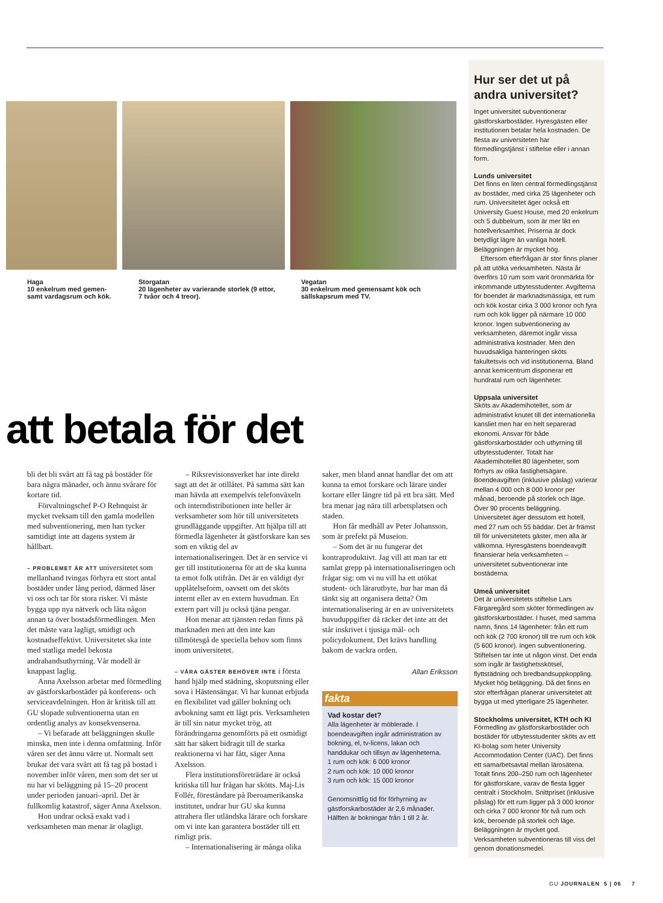Haga
10 enkelrum med gemen-samt vardagsrum och kök.
Storgatan
20 lägenheter av varierande storlek (9 ettor, 7 tvåor och 4 treor).
Vegatan
30 enkelrum med gemensamt kök och sällskapsrum med TV.
att betala för det
bli det bli svårt att få tag på bostäder för bara några månader, och ännu svårare för kortare tid.
Förvaltningschef P-O Rehnquist är mycket tveksam till den gamla modellen med subventionering, men han tycker samtidigt inte att dagens system är hållbart.
– PROBLEMET ÄR ATT universitetet som mellanhand tvingas förhyra ett stort antal bostäder under lång period, därmed låser vi oss och tar för stora risker. Vi måste bygga upp nya nätverk och låta någon annan ta över bostadsförmedlingen. Men det måste vara lagligt, smidigt och kostnadseffektivt. Universitetet ska inte med statliga medel bekosta andrahandsuthyrning. Vår modell är knappast laglig.
Anna Axelsson arbetar med förmedling av gästforskarbostäder på konferens- och serviceavdelningen. Hon är kritisk till att GU slopade subventionerna utan en ordentlig analys av konsekvenserna.
– Vi befarade att beläggningen skulle minska, men inte i denna omfattning. Inför våren ser det ännu värre ut. Normalt sett brukar det vara svårt att få tag på bostad i november inför våren, men som det ser ut nu har vi beläggning på 15–20 procent under perioden januari–april. Det är fullkomlig katastrof, säger Anna Axelsson.
Hon undrar också exakt vad i verksamheten man menar är olagligt.
– Riksrevisionsverket har inte direkt sagt att det är otillåtet. På samma sätt kan man hävda att exempelvis telefonväxeln och interndistributionen inte heller är verksamheter som hör till universitetets grundläggande uppgifter. Att hjälpa till att förmedla lägenheter åt gästforskare kan ses som en viktig del av internationaliseringen. Det är en service vi ger till institutionerna för att de ska kunna ta emot folk utifrån. Det är en väldigt dyr upplåtelseform, oavsett om det sköts internt eller av en extern huvudman. En extern part vill ju också tjäna pengar.
Hon menar att tjänsten redan finns på marknaden men att den inte kan tillmötesgå de speciella behov som finns inom universitetet.
– VÅRA GÄSTER BEHÖVER INTE i första hand hjälp med städning, skoputsning eller sova i Hästensängar. Vi har kunnat erbjuda en flexibilitet vad gäller bokning och avbokning samt ett lågt pris. Verksamheten är till sin natur mycket trög, att förändringarna genomförts på ett osmidigt sätt har säkert bidragit till de starka reaktionerna vi har fått, säger Anna Axelsson.
Flera institutionsföreträdare är också kritiska till hur frågan har skötts. Maj-Lis Follér, föreståndare på Iberoamerikanska institutet, undrar hur GU ska kunna attrahera fler utländska lärare och forskare om vi inte kan garantera bostäder till ett rimligt pris.
– Internationalisering är många olika
saker, men bland annat handlar det om att kunna ta emot forskare och lärare under kortare eller längre tid på ett bra sätt. Med bra menar jag nära till arbetsplatsen och staden.
Hon får medhåll av Peter Johansson, som är prefekt på Museion.
– Som det är nu fungerar det kontraproduktivt. Jag vill att man tar ett samlat grepp på internationaliseringen och frågar sig: om vi nu vill ha ett utökat student- och lärarutbyte, hur har man då tänkt sig att organisera detta? Om internationalisering är en av universitetets huvuduppgifter då räcker det inte att det står inskrivet i tjusiga mål- och policydokument. Det krävs handling bakom de vackra orden.
Allan Eriksson
fakta
Vad kostar det?
Alla lägenheter är möblerade. I boendeavgiften ingår administration av bokning, el, tv-licens, lakan och handdukar och tillsyn av lägenheterna.
1 rum och kök: 6 000 kronor
2 rum och kök: 10 000 kronor
3 rum och kök: 15 000 kronor
Genomsnittlig tid för förhyrning av gästforskarbostäder är 2,6 månader. Hälften är bokningar från 1 till 2 år.
Hur ser det ut på andra universitet?
Inget universitet subventionerar gästforskarbostäder. Hyresgästen eller institutionen betalar hela kostnaden. De flesta av universiteten har förmedlingstjänst i stiftelse eller i annan form.
Lunds universitet
Det finns en liten central förmedlingstjänst av bostäder, med cirka 25 lägenheter och rum. Universitetet äger också ett University Guest House, med 20 enkelrum och 5 dubbelrum, som är mer likt en hotellverksamhet. Priserna är dock betydligt lägre än vanliga hotell. Beläggningen är mycket hög.
 Eftersom efterfrågan är stor finns planer på att utöka verksamheten. Nästa år överförs 10 rum som varit öronmärkta för inkommande utbytesstudenter. Avgifterna för boendet är marknadsmässiga, ett rum och kök kostar cirka 3 000 kronor och fyra rum och kök ligger på närmare 10 000 kronor. Ingen subventionering av verksamheten, däremot ingår vissa administrativa kostnader. Men den huvudsakliga hanteringen sköts fakultetsvis och vid institutionerna. Bland annat kemicentrum disponerar ett hundratal rum och lägenheter.
Uppsala universitet
Sköts av Akademihotellet, som är administrativt knutet till det internationella kansliet men har en helt separerad ekonomi. Ansvar för både gästforskarbostäder och uthyrning till utbytesstudenter. Totalt har Akademihotellet 80 lägenheter, som förhyrs av olika fastighetsägare. Boendeavgiften (inklusive påslag) varierar mellan 4 000 och 8 000 kronor per månad, beroende på storlek och läge. Över 90 procents beläggning. Universitetet äger dessutom ett hotell, med 27 rum och 55 bäddar. Det är främst till för universitetets gäster, men alla är välkomna. Hyresgästens boendeavgift finansierar hela verksamheten – universitetet subventionerar inte bostäderna.
Umeå universitet
Det är universitetets stiftelse Lars Färgaregård som sköter förmedlingen av gästforskarbostäder. I huset, med samma namn, finns 14 lägenheter: från ett rum och kök (2 700 kronor) till tre rum och kök (5 600 kronor). Ingen subventionering. Stiftelsen tar inte ut någon vinst. Det enda som ingår är fastighetsskötsel, flyttstädning och bredbandsuppkoppling. Mycket hög beläggning. Då det finns en stor efterfrågan planerar universitetet att bygga ut med ytterligare 25 lägenheter.
Stockholms universitet, KTH och KI
Förmedling av gästforskarbostäder och bostäder för utbytesstudenter sköts av ett KI-bolag som heter University Accommodation Center (UAC). Det finns ett samarbetsavtal mellan lärosätena. Totalt finns 200–250 rum och lägenheter för gästforskare, varav de flesta ligger centralt i Stockholm. Snittpriset (inklusive påslag) för ett rum ligger på 3 000 kronor och cirka 7 000 kronor för två rum och kök, beroende på storlek och läge. Beläggningen är mycket god. Verksamheten subventioneras till viss del genom donationsmedel.
GU JOURNALEN 5 | 06 7